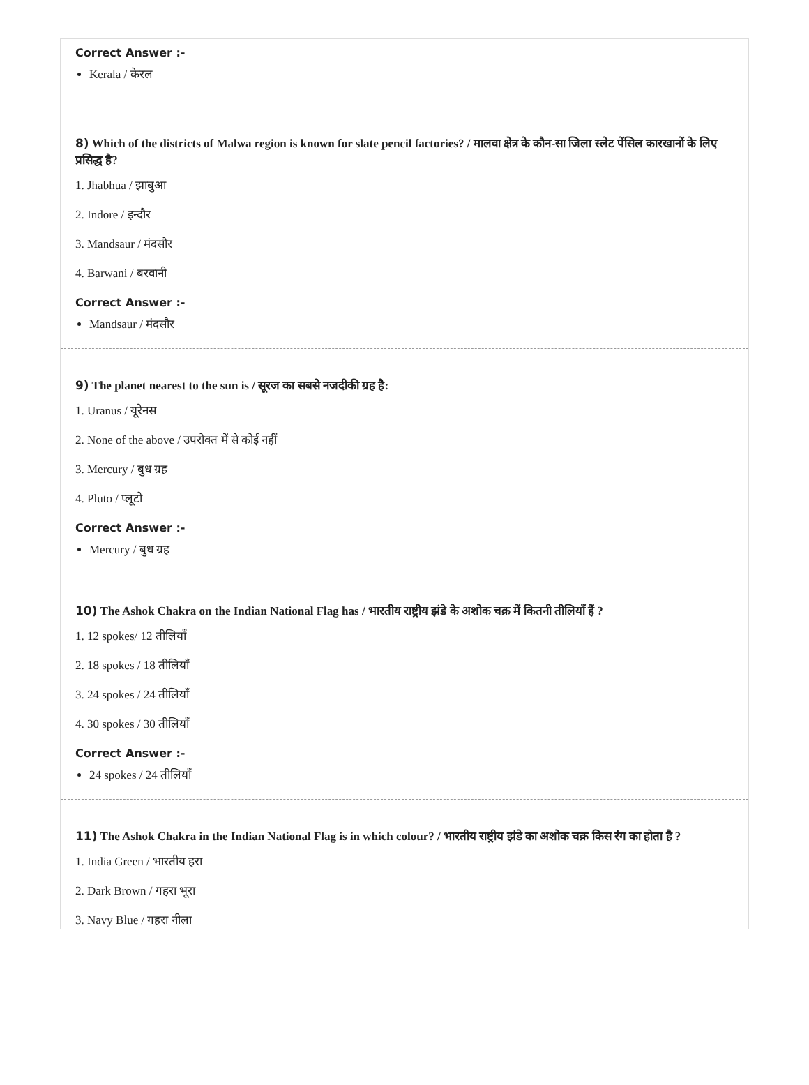Correct Answer :-
Kerala / केरल
8) Which of the districts of Malwa region is known for slate pencil factories? / मालवा क्षेत्र के कौन-सा जिला स्लेट पेंसिल कारखानों के लिए प्रसिद्ध है?
1. Jhabhua / झाबुआ
2. Indore / इन्दौर
3. Mandsaur / मंदसौर
4. Barwani / बरवानी
Correct Answer :-
Mandsaur / मंदसौर
9) The planet nearest to the sun is / सूरज का सबसे नजदीकी ग्रह है:
1. Uranus / यूरेनस
2. None of the above / उपरोक्त में से कोई नहीं
3. Mercury / बुध ग्रह
4. Pluto / प्लूटो
Correct Answer :-
Mercury / बुध ग्रह
10) The Ashok Chakra on the Indian National Flag has / भारतीय राष्ट्रीय झंडे के अशोक चक्र में कितनी तीलियाँ हैं ?
1. 12 spokes/ 12 तीलियाँ
2. 18 spokes / 18 तीलियाँ
3. 24 spokes / 24 तीलियाँ
4. 30 spokes / 30 तीलियाँ
Correct Answer :-
24 spokes / 24 तीलियाँ
11) The Ashok Chakra in the Indian National Flag is in which colour? / भारतीय राष्ट्रीय झंडे का अशोक चक्र किस रंग का होता है ?
1. India Green / भारतीय हरा
2. Dark Brown / गहरा भूरा
3. Navy Blue / गहरा नीला